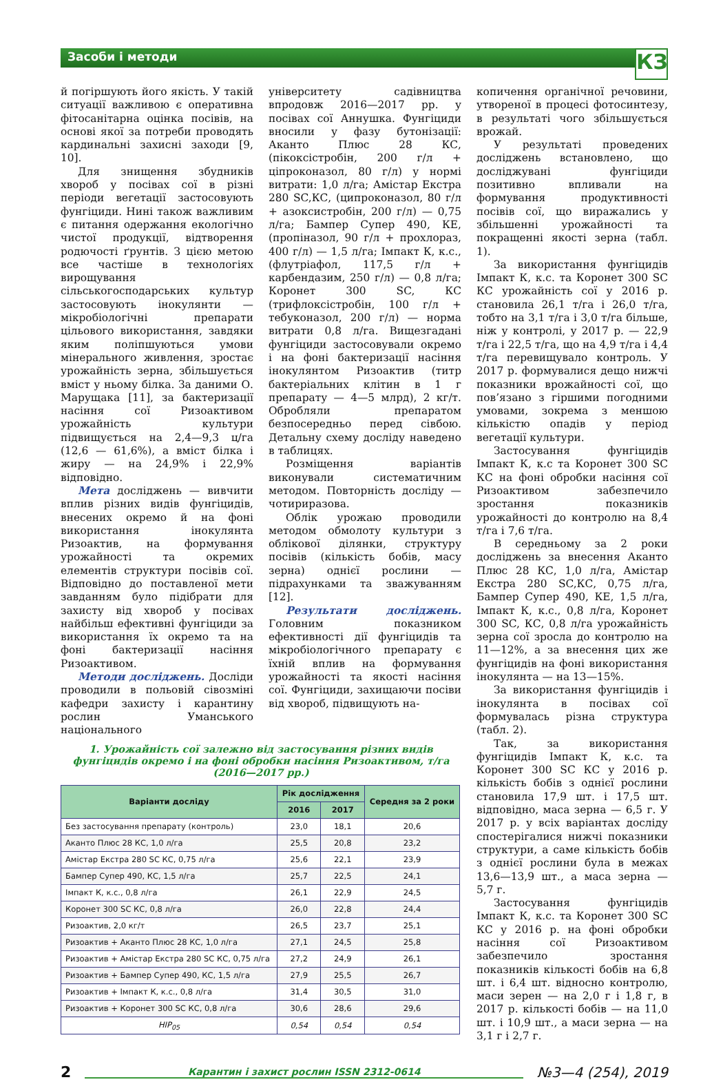Засоби і методи
КЗ
й погіршують його якість. У такій ситуації важливою є оперативна фітосанітарна оцінка посівів, на основі якої за потреби проводять кардинальні захисні заходи [9, 10].
Для знищення збудників хвороб у посівах сої в різні періоди вегетації застосовують фунгіциди. Нині також важливим є питання одержання екологічно чистої продукції, відтворення родючості ґрунтів. З цією метою все частіше в технологіях вирощування сільськогосподарських культур застосовують інокулянти — мікробіологічні препарати цільового використання, завдяки яким поліпшуються умови мінерального живлення, зростає урожайність зерна, збільшується вміст у ньому білка. За даними О. Марущака [11], за бактеризації насіння сої Ризоактивом урожайність культури підвищується на 2,4—9,3 ц/га (12,6 — 61,6%), а вміст білка і жиру — на 24,9% і 22,9% відповідно.
Мета досліджень — вивчити вплив різних видів фунгіцидів, внесених окремо й на фоні використання інокулянта Ризоактив, на формування урожайності та окремих елементів структури посівів сої. Відповідно до поставленої мети завданням було підібрати для захисту від хвороб у посівах найбільш ефективні фунгіциди за використання їх окремо та на фоні бактеризації насіння Ризоактивом.
Методи досліджень. Досліди проводили в польовій сівозміні кафедри захисту і карантину рослин Уманського національного
університету садівництва впродовж 2016—2017 рр. у посівах сої Аннушка. Фунгіциди вносили у фазу бутонізації: Аканто Плюс 28 КС, (пікоксістробін, 200 г/л + ціпроконазол, 80 г/л) у нормі витрати: 1,0 л/га; Амістар Екстра 280 SC,КС, (ципроконазол, 80 г/л + азоксистробін, 200 г/л) — 0,75 л/га; Бампер Супер 490, КЕ, (пропіназол, 90 г/л + прохлораз, 400 г/л) — 1,5 л/га; Імпакт К, к.с., (флутріафол, 117,5 г/л + карбендазим, 250 г/л) — 0,8 л/га; Коронет 300 SC, КС (трифлоксістробін, 100 г/л + тебуконазол, 200 г/л) — норма витрати 0,8 л/га. Вищезгадані фунгіциди застосовували окремо і на фоні бактеризації насіння інокулянтом Ризоактив (титр бактеріальних клітин в 1 г препарату — 4—5 млрд), 2 кг/т. Обробляли препаратом безпосередньо перед сівбою. Детальну схему досліду наведено в таблицях.
Розміщення варіантів виконували систематичним методом. Повторність досліду — чотириразова.
Облік урожаю проводили методом обмолоту культури з облікової ділянки, структуру посівів (кількість бобів, масу зерна) однієї рослини — підрахунками та зважуванням [12].
Результати досліджень. Головним показником ефективності дії фунгіцидів та мікробіологічного препарату є їхній вплив на формування урожайності та якості насіння сої. Фунгіциди, захищаючи посіви від хвороб, підвищують на-
1. Урожайність сої залежно від застосування різних видів
фунгіцидів окремо і на фоні обробки насіння Ризоактивом, т/га
(2016—2017 рр.)
| Варіанти досліду | Рік дослідження | | Середня за 2 роки |
| --- | --- | --- | --- |
| | 2016 | 2017 | |
| Без застосування препарату (контроль) | 23,0 | 18,1 | 20,6 |
| Аканто Плюс 28 КС, 1,0 л/га | 25,5 | 20,8 | 23,2 |
| Амістар Екстра 280 SC КС, 0,75 л/га | 25,6 | 22,1 | 23,9 |
| Бампер Супер 490, КС, 1,5 л/га | 25,7 | 22,5 | 24,1 |
| Імпакт К, к.с., 0,8 л/га | 26,1 | 22,9 | 24,5 |
| Коронет 300 SC КС, 0,8 л/га | 26,0 | 22,8 | 24,4 |
| Ризоактив, 2,0 кг/т | 26,5 | 23,7 | 25,1 |
| Ризоактив + Аканто Плюс 28 КС, 1,0 л/га | 27,1 | 24,5 | 25,8 |
| Ризоактив + Амістар Екстра 280 SC КС, 0,75 л/га | 27,2 | 24,9 | 26,1 |
| Ризоактив + Бампер Супер 490, КС, 1,5 л/га | 27,9 | 25,5 | 26,7 |
| Ризоактив + Імпакт К, к.с., 0,8 л/га | 31,4 | 30,5 | 31,0 |
| Ризоактив + Коронет 300 SC КС, 0,8 л/га | 30,6 | 28,6 | 29,6 |
| НІР<sub>05</sub> | 0,54 | 0,54 | 0,54 |
копичення органічної речовини, утвореної в процесі фотосинтезу, в результаті чого збільшується врожай.
У результаті проведених досліджень встановлено, що досліджувані фунгіциди позитивно впливали на формування продуктивності посівів сої, що виражались у збільшенні урожайності та покращенні якості зерна (табл. 1).
За використання фунгіцидів Імпакт К, к.с. та Коронет 300 SC КС урожайність сої у 2016 р. становила 26,1 т/га і 26,0 т/га, тобто на 3,1 т/га і 3,0 т/га більше, ніж у контролі, у 2017 р. — 22,9 т/га і 22,5 т/га, що на 4,9 т/га і 4,4 т/га перевищувало контроль. У 2017 р. формувалися дещо нижчі показники врожайності сої, що пов’язано з гіршими погодними умовами, зокрема з меншою кількістю опадів у період вегетації культури.
Застосування фунгіцидів Імпакт К, к.с та Коронет 300 SC КС на фоні обробки насіння сої Ризоактивом забезпечило зростання показників урожайності до контролю на 8,4 т/га і 7,6 т/га.
В середньому за 2 роки досліджень за внесення Аканто Плюс 28 КС, 1,0 л/га, Амістар Екстра 280 SC,КС, 0,75 л/га, Бампер Супер 490, КЕ, 1,5 л/га, Імпакт К, к.с., 0,8 л/га, Коронет 300 SC, КС, 0,8 л/га урожайність зерна сої зросла до контролю на 11—12%, а за внесення цих же фунгіцидів на фоні використання інокулянта — на 13—15%.
За використання фунгіцидів і інокулянта в посівах сої формувалась різна структура (табл. 2).
Так, за використання фунгіцидів Імпакт К, к.с. та Коронет 300 SC КС у 2016 р. кількість бобів з однієї рослини становила 17,9 шт. і 17,5 шт. відповідно, маса зерна — 6,5 г. У 2017 р. у всіх варіантах досліду спостерігалися нижчі показники структури, а саме кількість бобів з однієї рослини була в межах 13,6—13,9 шт., а маса зерна — 5,7 г.
Застосування фунгіцидів Імпакт К, к.с. та Коронет 300 SC КС у 2016 р. на фоні обробки насіння сої Ризоактивом забезпечило зростання показників кількості бобів на 6,8 шт. і 6,4 шт. відносно контролю, маси зерен — на 2,0 г і 1,8 г, в 2017 р. кількості бобів — на 11,0 шт. і 10,9 шт., а маси зерна — на 3,1 г і 2,7 г.
2 Карантин і захист рослин ISSN 2312-0614 №3—4 (254), 2019